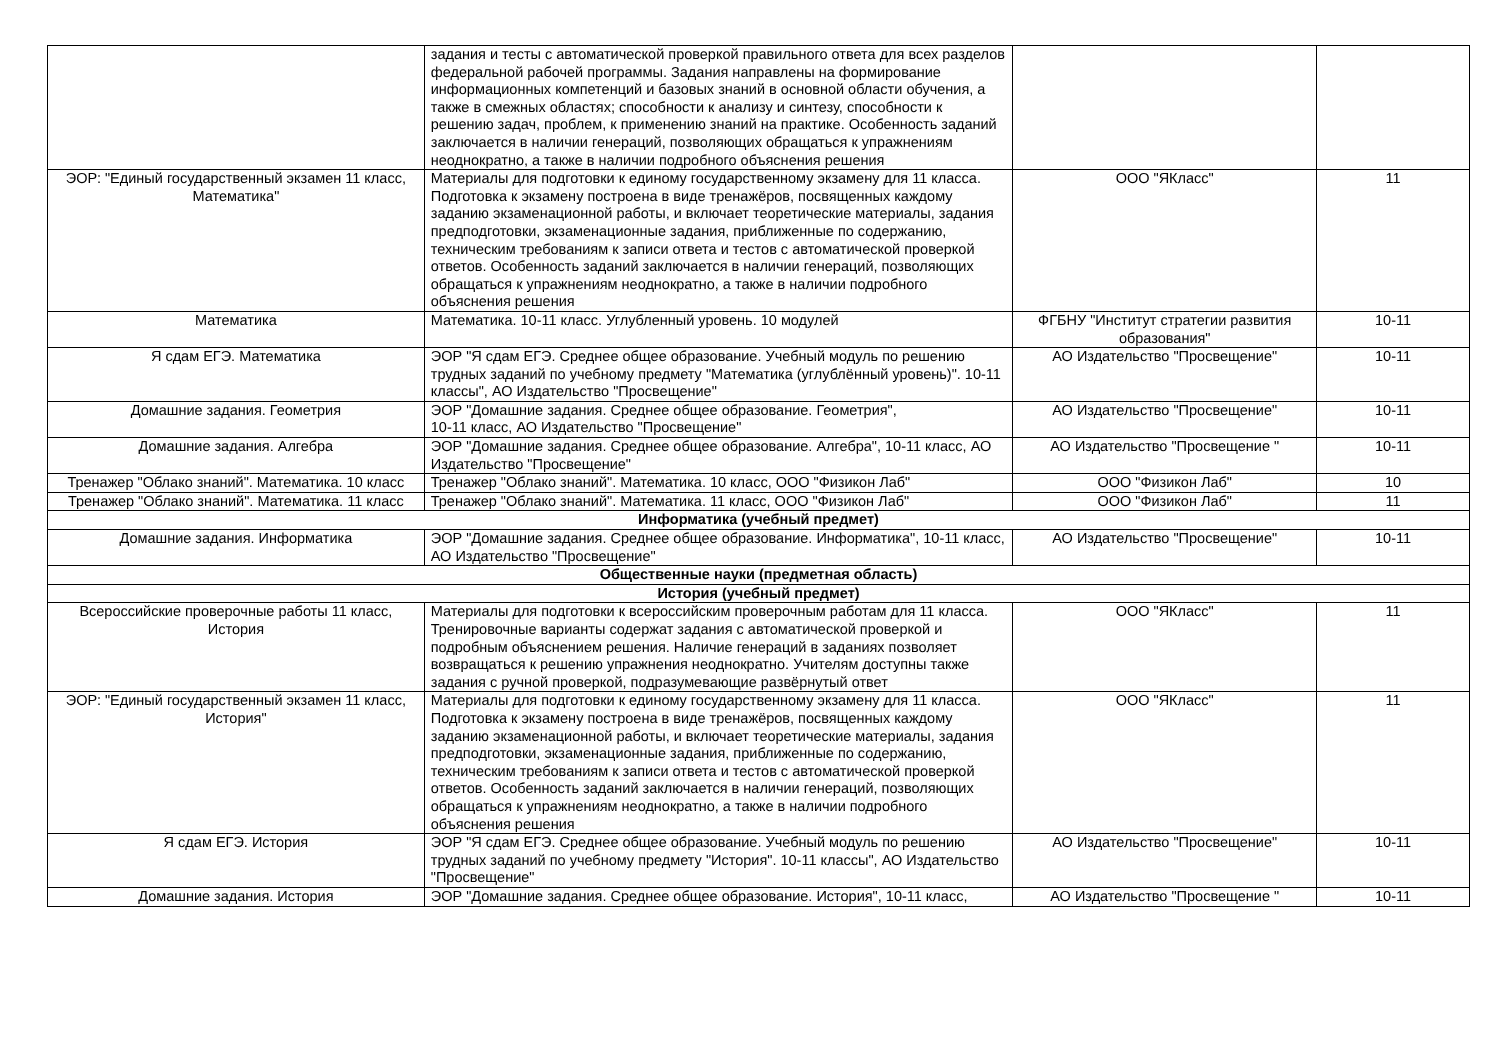| | задания и тесты с автоматической проверкой правильного ответа для всех разделов федеральной рабочей программы. Задания направлены на формирование информационных компетенций и базовых знаний в основной области обучения, а также в смежных областях; способности к анализу и синтезу, способности к решению задач, проблем, к применению знаний на практике. Особенность заданий заключается в наличии генераций, позволяющих обращаться к упражнениям неоднократно, а также в наличии подробного объяснения решения | | |
| ЭОР: "Единый государственный экзамен 11 класс, Математика" | Материалы для подготовки к единому государственному экзамену для 11 класса. Подготовка к экзамену построена в виде тренажёров, посвященных каждому заданию экзаменационной работы, и включает теоретические материалы, задания предподготовки, экзаменационные задания, приближенные по содержанию, техническим требованиям к записи ответа и тестов с автоматической проверкой ответов. Особенность заданий заключается в наличии генераций, позволяющих обращаться к упражнениям неоднократно, а также в наличии подробного объяснения решения | ООО "ЯКласс" | 11 |
| Математика | Математика. 10-11 класс. Углубленный уровень. 10 модулей | ФГБНУ "Институт стратегии развития образования" | 10-11 |
| Я сдам ЕГЭ. Математика | ЭОР "Я сдам ЕГЭ. Среднее общее образование. Учебный модуль по решению трудных заданий по учебному предмету "Математика (углублённый уровень)". 10-11 классы", АО Издательство "Просвещение" | АО Издательство "Просвещение" | 10-11 |
| Домашние задания. Геометрия | ЭОР "Домашние задания. Среднее общее образование. Геометрия", 10-11 класс, АО Издательство "Просвещение" | АО Издательство "Просвещение" | 10-11 |
| Домашние задания. Алгебра | ЭОР "Домашние задания. Среднее общее образование. Алгебра", 10-11 класс, АО Издательство "Просвещение" | АО Издательство "Просвещение " | 10-11 |
| Тренажер "Облако знаний". Математика. 10 класс | Тренажер "Облако знаний". Математика. 10 класс, ООО "Физикон Лаб" | ООО "Физикон Лаб" | 10 |
| Тренажер "Облако знаний". Математика. 11 класс | Тренажер "Облако знаний". Математика. 11 класс, ООО "Физикон Лаб" | ООО "Физикон Лаб" | 11 |
| Информатика (учебный предмет) | | | |
| Домашние задания. Информатика | ЭОР "Домашние задания. Среднее общее образование. Информатика", 10-11 класс, АО Издательство "Просвещение" | АО Издательство "Просвещение" | 10-11 |
| Общественные науки (предметная область) | | | |
| История (учебный предмет) | | | |
| Всероссийские проверочные работы 11 класс, История | Материалы для подготовки к всероссийским проверочным работам для 11 класса. Тренировочные варианты содержат задания с автоматической проверкой и подробным объяснением решения. Наличие генераций в заданиях позволяет возвращаться к решению упражнения неоднократно. Учителям доступны также задания с ручной проверкой, подразумевающие развёрнутый ответ | ООО "ЯКласс" | 11 |
| ЭОР: "Единый государственный экзамен 11 класс, История" | Материалы для подготовки к единому государственному экзамену для 11 класса. Подготовка к экзамену построена в виде тренажёров, посвященных каждому заданию экзаменационной работы, и включает теоретические материалы, задания предподготовки, экзаменационные задания, приближенные по содержанию, техническим требованиям к записи ответа и тестов с автоматической проверкой ответов. Особенность заданий заключается в наличии генераций, позволяющих обращаться к упражнениям неоднократно, а также в наличии подробного объяснения решения | ООО "ЯКласс" | 11 |
| Я сдам ЕГЭ. История | ЭОР "Я сдам ЕГЭ. Среднее общее образование. Учебный модуль по решению трудных заданий по учебному предмету "История". 10-11 классы", АО Издательство "Просвещение" | АО Издательство "Просвещение" | 10-11 |
| Домашние задания. История | ЭОР "Домашние задания. Среднее общее образование. История", 10-11 класс, | АО Издательство "Просвещение " | 10-11 |